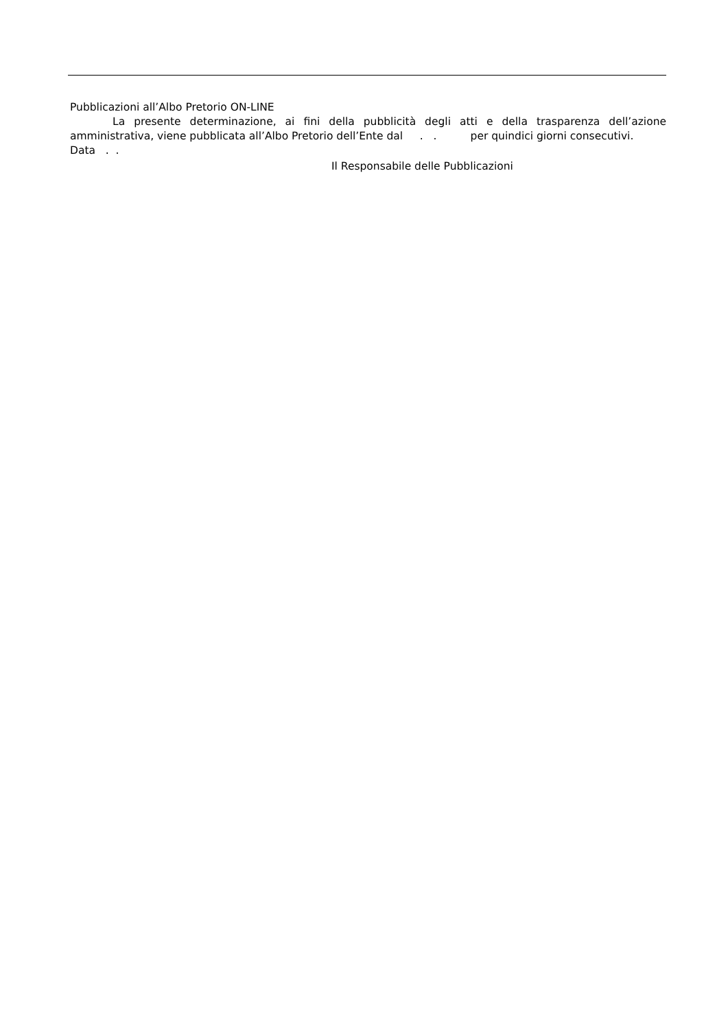Pubblicazioni all’Albo Pretorio ON-LINE
La presente determinazione, ai fini della pubblicità degli atti e della trasparenza dell’azione amministrativa, viene pubblicata all’Albo Pretorio dell’Ente dal . . per quindici giorni consecutivi.
Data . .
Il Responsabile delle Pubblicazioni